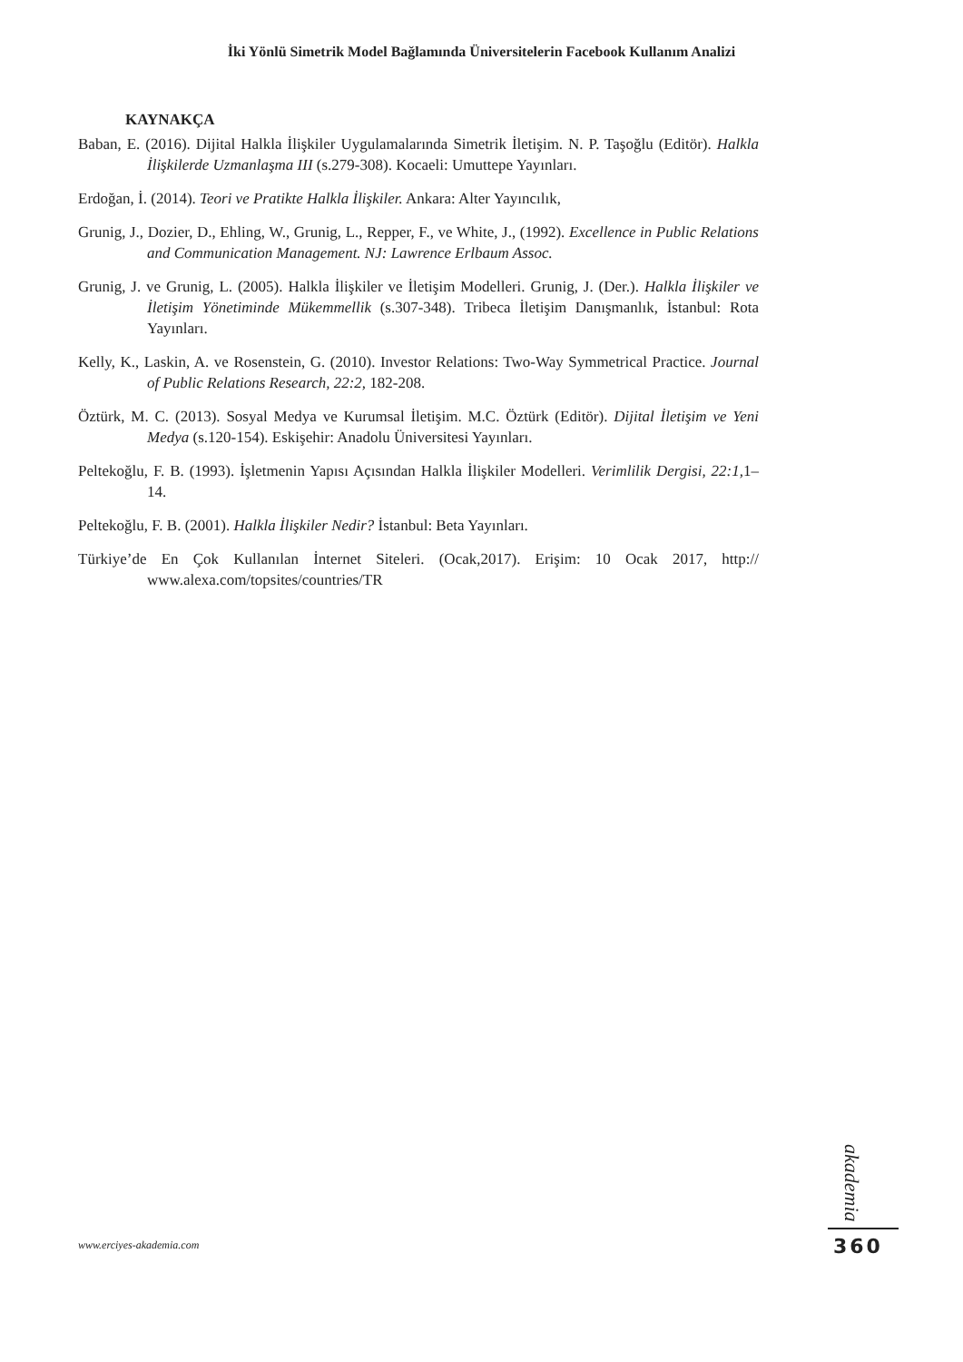İki Yönlü Simetrik Model Bağlamında Üniversitelerin Facebook Kullanım Analizi
KAYNAKÇA
Baban, E. (2016). Dijital Halkla İlişkiler Uygulamalarında Simetrik İletişim. N. P. Taşoğlu (Editör). Halkla İlişkilerde Uzmanlaşma III (s.279-308). Kocaeli: Umuttepe Yayınları.
Erdoğan, İ. (2014). Teori ve Pratikte Halkla İlişkiler. Ankara: Alter Yayıncılık,
Grunig, J., Dozier, D., Ehling, W., Grunig, L., Repper, F., ve White, J., (1992). Excellence in Public Relations and Communication Management. NJ: Lawrence Erlbaum Assoc.
Grunig, J. ve Grunig, L. (2005). Halkla İlişkiler ve İletişim Modelleri. Grunig, J. (Der.). Halkla İlişkiler ve İletişim Yönetiminde Mükemmellik (s.307-348). Tribeca İletişim Danışmanlık, İstanbul: Rota Yayınları.
Kelly, K., Laskin, A. ve Rosenstein, G. (2010). Investor Relations: Two-Way Symmetrical Practice. Journal of Public Relations Research, 22:2, 182-208.
Öztürk, M. C. (2013). Sosyal Medya ve Kurumsal İletişim. M.C. Öztürk (Editör). Dijital İletişim ve Yeni Medya (s.120-154). Eskişehir: Anadolu Üniversitesi Yayınları.
Peltekoğlu, F. B. (1993). İşletmenin Yapısı Açısından Halkla İlişkiler Modelleri. Verimlilik Dergisi, 22:1, 1–14.
Peltekoğlu, F. B. (2001). Halkla İlişkiler Nedir? İstanbul: Beta Yayınları.
Türkiye’de En Çok Kullanılan İnternet Siteleri. (Ocak,2017). Erişim: 10 Ocak 2017, http:// www.alexa.com/topsites/countries/TR
akademia
www.erciyes-akademia.com 360